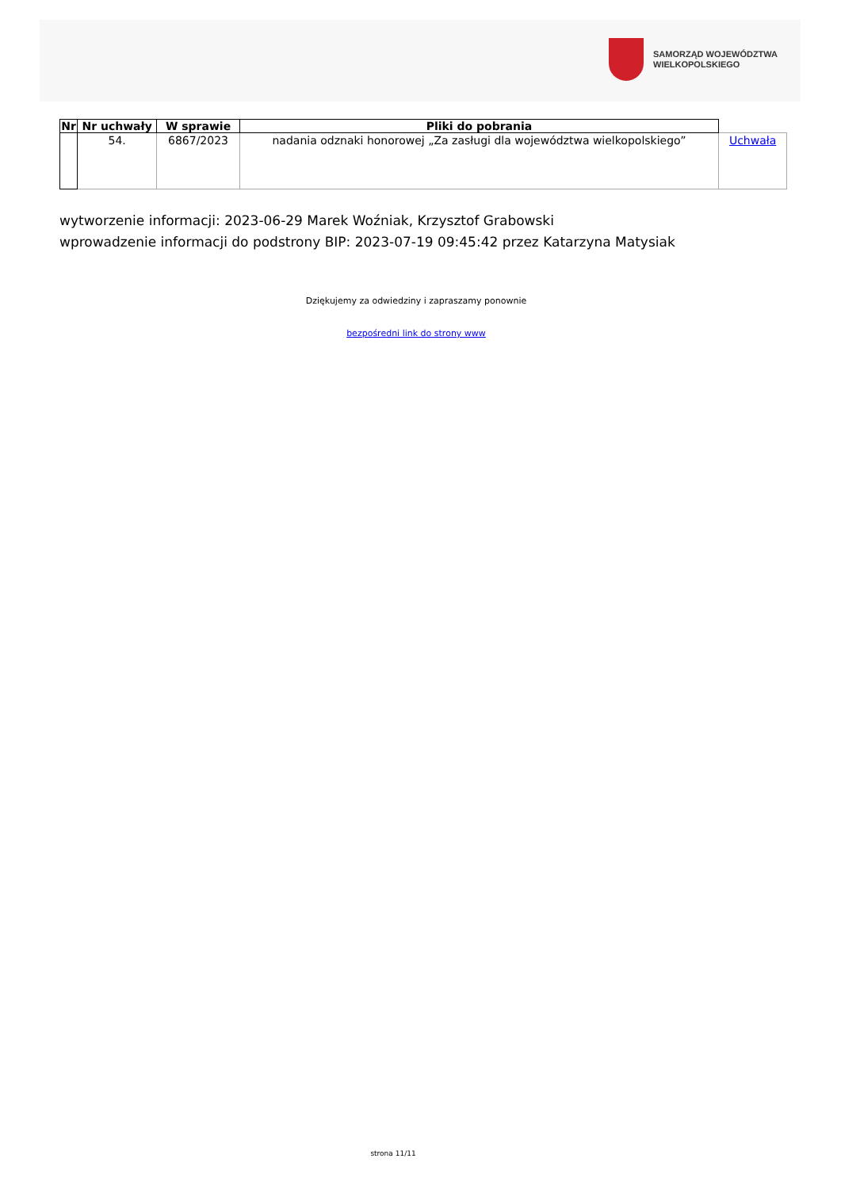SAMORZĄD WOJEWÓDZTWA
WIELKOPOLSKIEGO
| Nr | Nr uchwały | W sprawie | Pliki do pobrania | |
| --- | --- | --- | --- | --- |
| | 54. | 6867/2023 | nadania odznaki honorowej „Za zasługi dla województwa wielkopolskiego” | Uchwała |
wytworzenie informacji: 2023-06-29 Marek Woźniak, Krzysztof Grabowski
wprowadzenie informacji do podstrony BIP: 2023-07-19 09:45:42 przez Katarzyna Matysiak
Dziękujemy za odwiedziny i zapraszamy ponownie
bezpośredni link do strony www
strona 11/11